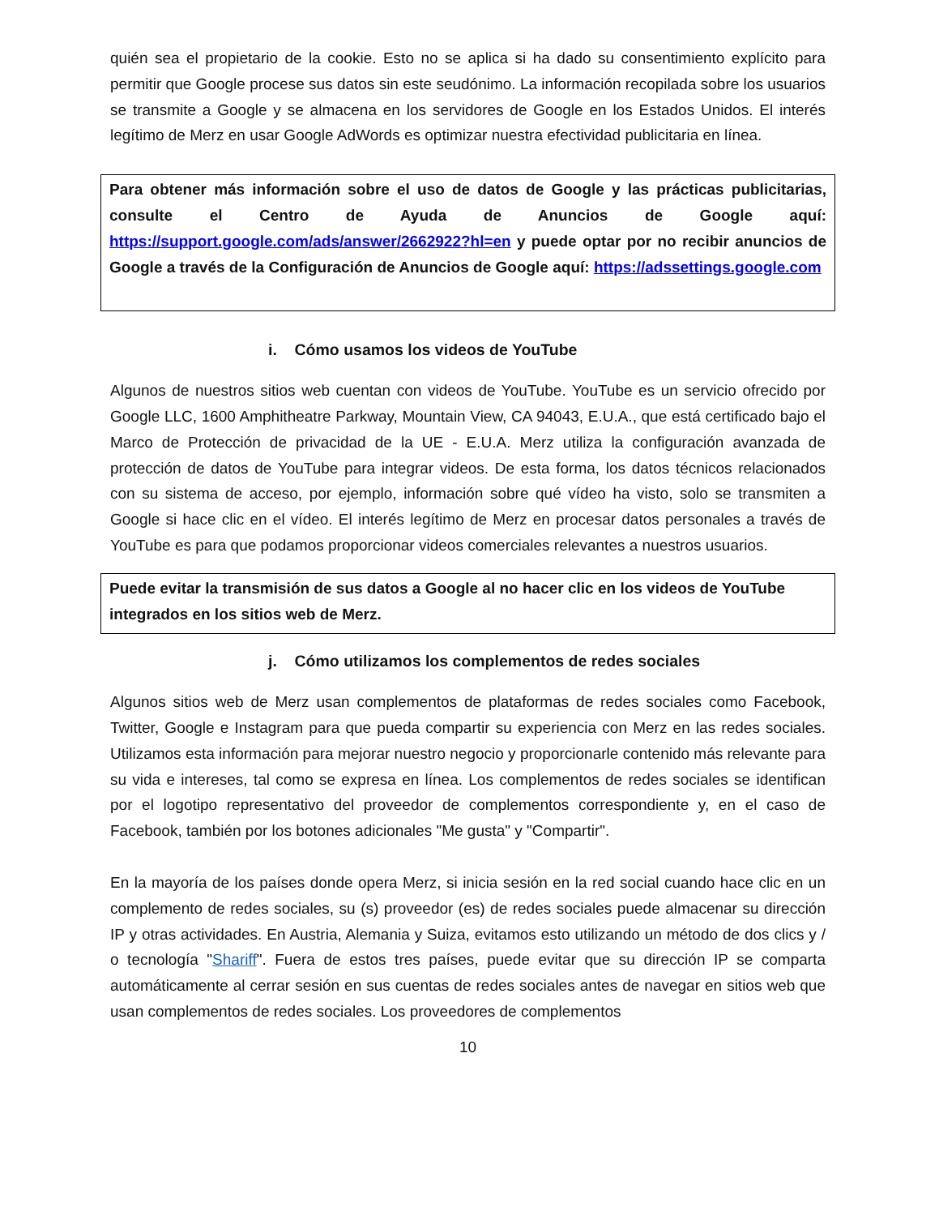quién sea el propietario de la cookie. Esto no se aplica si ha dado su consentimiento explícito para permitir que Google procese sus datos sin este seudónimo. La información recopilada sobre los usuarios se transmite a Google y se almacena en los servidores de Google en los Estados Unidos. El interés legítimo de Merz en usar Google AdWords es optimizar nuestra efectividad publicitaria en línea.
Para obtener más información sobre el uso de datos de Google y las prácticas publicitarias, consulte el Centro de Ayuda de Anuncios de Google aquí: https://support.google.com/ads/answer/2662922?hl=en y puede optar por no recibir anuncios de Google a través de la Configuración de Anuncios de Google aquí: https://adssettings.google.com
i. Cómo usamos los videos de YouTube
Algunos de nuestros sitios web cuentan con videos de YouTube. YouTube es un servicio ofrecido por Google LLC, 1600 Amphitheatre Parkway, Mountain View, CA 94043, E.U.A., que está certificado bajo el Marco de Protección de privacidad de la UE - E.U.A. Merz utiliza la configuración avanzada de protección de datos de YouTube para integrar videos. De esta forma, los datos técnicos relacionados con su sistema de acceso, por ejemplo, información sobre qué vídeo ha visto, solo se transmiten a Google si hace clic en el vídeo. El interés legítimo de Merz en procesar datos personales a través de YouTube es para que podamos proporcionar videos comerciales relevantes a nuestros usuarios.
Puede evitar la transmisión de sus datos a Google al no hacer clic en los videos de YouTube integrados en los sitios web de Merz.
j. Cómo utilizamos los complementos de redes sociales
Algunos sitios web de Merz usan complementos de plataformas de redes sociales como Facebook, Twitter, Google e Instagram para que pueda compartir su experiencia con Merz en las redes sociales. Utilizamos esta información para mejorar nuestro negocio y proporcionarle contenido más relevante para su vida e intereses, tal como se expresa en línea. Los complementos de redes sociales se identifican por el logotipo representativo del proveedor de complementos correspondiente y, en el caso de Facebook, también por los botones adicionales "Me gusta" y "Compartir".
En la mayoría de los países donde opera Merz, si inicia sesión en la red social cuando hace clic en un complemento de redes sociales, su (s) proveedor (es) de redes sociales puede almacenar su dirección IP y otras actividades. En Austria, Alemania y Suiza, evitamos esto utilizando un método de dos clics y / o tecnología "Shariff". Fuera de estos tres países, puede evitar que su dirección IP se comparta automáticamente al cerrar sesión en sus cuentas de redes sociales antes de navegar en sitios web que usan complementos de redes sociales. Los proveedores de complementos
10